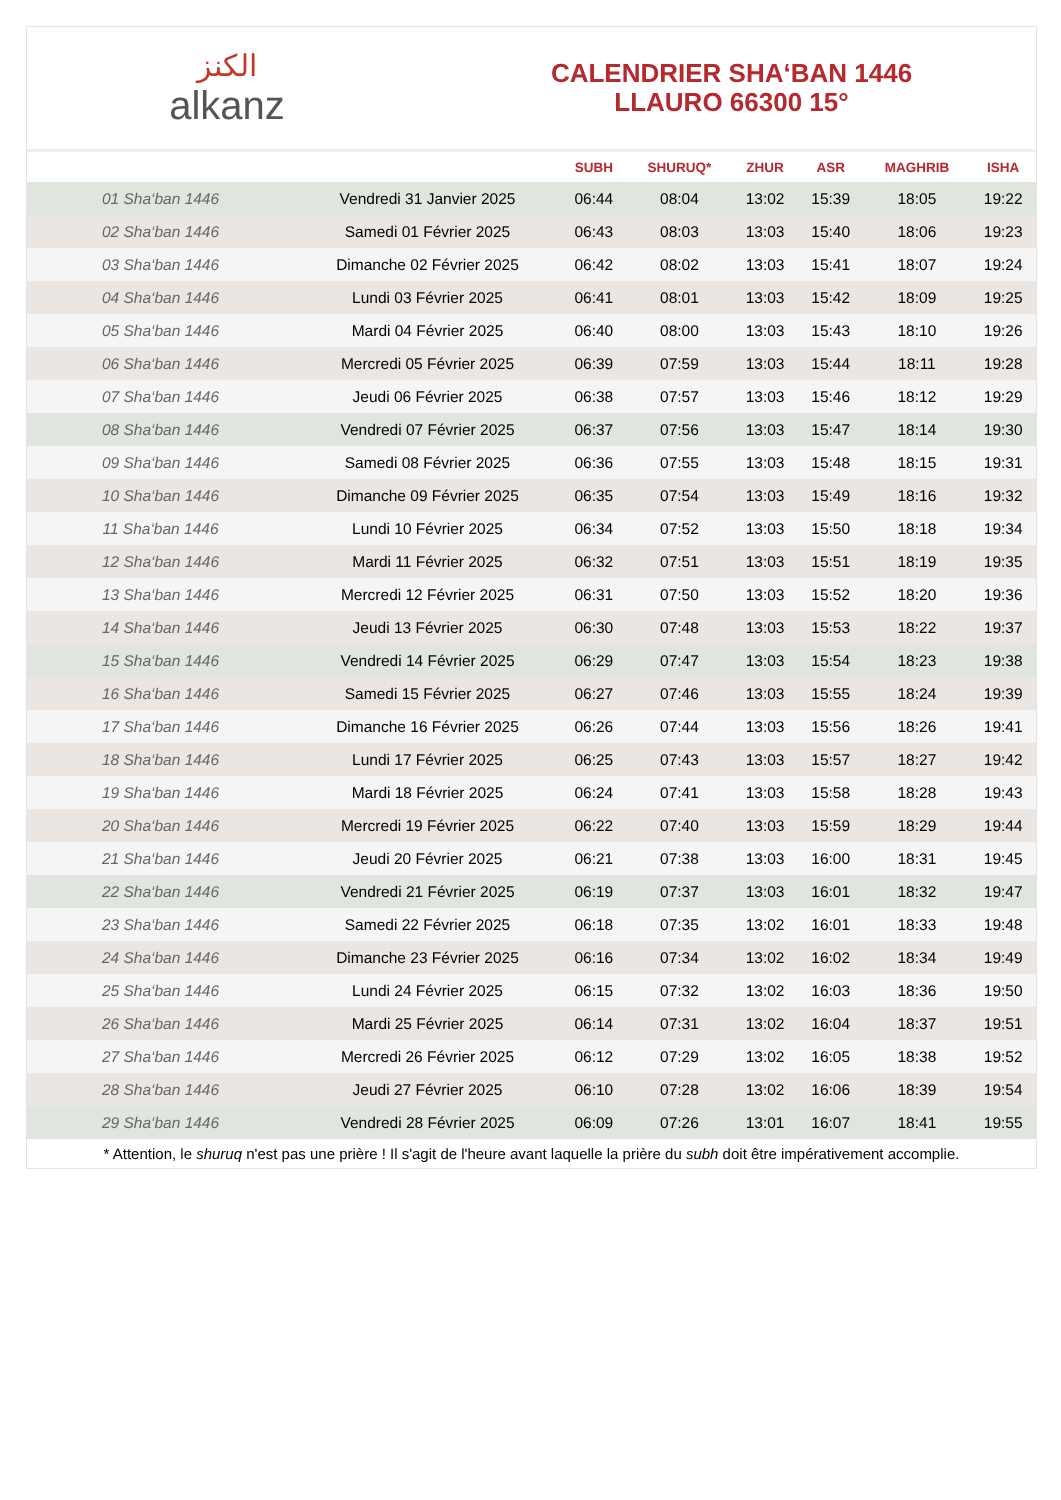الكنز
alkanz
CALENDRIER SHA‘BAN 1446
LLAURO 66300 15°
| | | SUBH | SHURUQ* | ZHUR | ASR | MAGHRIB | ISHA |
| --- | --- | --- | --- | --- | --- | --- | --- |
| 01 Sha‘ban 1446 | Vendredi 31 Janvier 2025 | 06:44 | 08:04 | 13:02 | 15:39 | 18:05 | 19:22 |
| 02 Sha‘ban 1446 | Samedi 01 Février 2025 | 06:43 | 08:03 | 13:03 | 15:40 | 18:06 | 19:23 |
| 03 Sha‘ban 1446 | Dimanche 02 Février 2025 | 06:42 | 08:02 | 13:03 | 15:41 | 18:07 | 19:24 |
| 04 Sha‘ban 1446 | Lundi 03 Février 2025 | 06:41 | 08:01 | 13:03 | 15:42 | 18:09 | 19:25 |
| 05 Sha‘ban 1446 | Mardi 04 Février 2025 | 06:40 | 08:00 | 13:03 | 15:43 | 18:10 | 19:26 |
| 06 Sha‘ban 1446 | Mercredi 05 Février 2025 | 06:39 | 07:59 | 13:03 | 15:44 | 18:11 | 19:28 |
| 07 Sha‘ban 1446 | Jeudi 06 Février 2025 | 06:38 | 07:57 | 13:03 | 15:46 | 18:12 | 19:29 |
| 08 Sha‘ban 1446 | Vendredi 07 Février 2025 | 06:37 | 07:56 | 13:03 | 15:47 | 18:14 | 19:30 |
| 09 Sha‘ban 1446 | Samedi 08 Février 2025 | 06:36 | 07:55 | 13:03 | 15:48 | 18:15 | 19:31 |
| 10 Sha‘ban 1446 | Dimanche 09 Février 2025 | 06:35 | 07:54 | 13:03 | 15:49 | 18:16 | 19:32 |
| 11 Sha‘ban 1446 | Lundi 10 Février 2025 | 06:34 | 07:52 | 13:03 | 15:50 | 18:18 | 19:34 |
| 12 Sha‘ban 1446 | Mardi 11 Février 2025 | 06:32 | 07:51 | 13:03 | 15:51 | 18:19 | 19:35 |
| 13 Sha‘ban 1446 | Mercredi 12 Février 2025 | 06:31 | 07:50 | 13:03 | 15:52 | 18:20 | 19:36 |
| 14 Sha‘ban 1446 | Jeudi 13 Février 2025 | 06:30 | 07:48 | 13:03 | 15:53 | 18:22 | 19:37 |
| 15 Sha‘ban 1446 | Vendredi 14 Février 2025 | 06:29 | 07:47 | 13:03 | 15:54 | 18:23 | 19:38 |
| 16 Sha‘ban 1446 | Samedi 15 Février 2025 | 06:27 | 07:46 | 13:03 | 15:55 | 18:24 | 19:39 |
| 17 Sha‘ban 1446 | Dimanche 16 Février 2025 | 06:26 | 07:44 | 13:03 | 15:56 | 18:26 | 19:41 |
| 18 Sha‘ban 1446 | Lundi 17 Février 2025 | 06:25 | 07:43 | 13:03 | 15:57 | 18:27 | 19:42 |
| 19 Sha‘ban 1446 | Mardi 18 Février 2025 | 06:24 | 07:41 | 13:03 | 15:58 | 18:28 | 19:43 |
| 20 Sha‘ban 1446 | Mercredi 19 Février 2025 | 06:22 | 07:40 | 13:03 | 15:59 | 18:29 | 19:44 |
| 21 Sha‘ban 1446 | Jeudi 20 Février 2025 | 06:21 | 07:38 | 13:03 | 16:00 | 18:31 | 19:45 |
| 22 Sha‘ban 1446 | Vendredi 21 Février 2025 | 06:19 | 07:37 | 13:03 | 16:01 | 18:32 | 19:47 |
| 23 Sha‘ban 1446 | Samedi 22 Février 2025 | 06:18 | 07:35 | 13:02 | 16:01 | 18:33 | 19:48 |
| 24 Sha‘ban 1446 | Dimanche 23 Février 2025 | 06:16 | 07:34 | 13:02 | 16:02 | 18:34 | 19:49 |
| 25 Sha‘ban 1446 | Lundi 24 Février 2025 | 06:15 | 07:32 | 13:02 | 16:03 | 18:36 | 19:50 |
| 26 Sha‘ban 1446 | Mardi 25 Février 2025 | 06:14 | 07:31 | 13:02 | 16:04 | 18:37 | 19:51 |
| 27 Sha‘ban 1446 | Mercredi 26 Février 2025 | 06:12 | 07:29 | 13:02 | 16:05 | 18:38 | 19:52 |
| 28 Sha‘ban 1446 | Jeudi 27 Février 2025 | 06:10 | 07:28 | 13:02 | 16:06 | 18:39 | 19:54 |
| 29 Sha‘ban 1446 | Vendredi 28 Février 2025 | 06:09 | 07:26 | 13:01 | 16:07 | 18:41 | 19:55 |
* Attention, le shuruq n'est pas une prière ! Il s'agit de l'heure avant laquelle la prière du subh doit être impérativement accomplie.